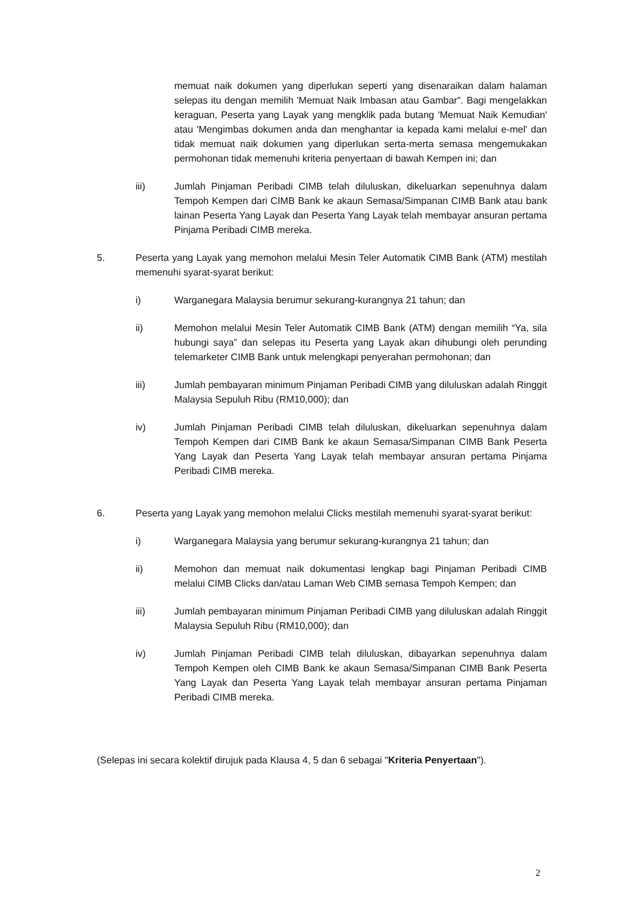memuat naik dokumen yang diperlukan seperti yang disenaraikan dalam halaman selepas itu dengan memilih 'Memuat Naik Imbasan atau Gambar". Bagi mengelakkan keraguan, Peserta yang Layak yang mengklik pada butang 'Memuat Naik Kemudian' atau 'Mengimbas dokumen anda dan menghantar ia kepada kami melalui e-mel' dan tidak memuat naik dokumen yang diperlukan serta-merta semasa mengemukakan permohonan tidak memenuhi kriteria penyertaan di bawah Kempen ini; dan
iii) Jumlah Pinjaman Peribadi CIMB telah diluluskan, dikeluarkan sepenuhnya dalam Tempoh Kempen dari CIMB Bank ke akaun Semasa/Simpanan CIMB Bank atau bank lainan Peserta Yang Layak dan Peserta Yang Layak telah membayar ansuran pertama Pinjama Peribadi CIMB mereka.
5. Peserta yang Layak yang memohon melalui Mesin Teler Automatik CIMB Bank (ATM) mestilah memenuhi syarat-syarat berikut:
i) Warganegara Malaysia berumur sekurang-kurangnya 21 tahun; dan
ii) Memohon melalui Mesin Teler Automatik CIMB Bank (ATM) dengan memilih “Ya, sila hubungi saya” dan selepas itu Peserta yang Layak akan dihubungi oleh perunding telemarketer CIMB Bank untuk melengkapi penyerahan permohonan; dan
iii) Jumlah pembayaran minimum Pinjaman Peribadi CIMB yang diluluskan adalah Ringgit Malaysia Sepuluh Ribu (RM10,000); dan
iv) Jumlah Pinjaman Peribadi CIMB telah diluluskan, dikeluarkan sepenuhnya dalam Tempoh Kempen dari CIMB Bank ke akaun Semasa/Simpanan CIMB Bank Peserta Yang Layak dan Peserta Yang Layak telah membayar ansuran pertama Pinjama Peribadi CIMB mereka.
6. Peserta yang Layak yang memohon melalui Clicks mestilah memenuhi syarat-syarat berikut:
i) Warganegara Malaysia yang berumur sekurang-kurangnya 21 tahun; dan
ii) Memohon dan memuat naik dokumentasi lengkap bagi Pinjaman Peribadi CIMB melalui CIMB Clicks dan/atau Laman Web CIMB semasa Tempoh Kempen; dan
iii) Jumlah pembayaran minimum Pinjaman Peribadi CIMB yang diluluskan adalah Ringgit Malaysia Sepuluh Ribu (RM10,000); dan
iv) Jumlah Pinjaman Peribadi CIMB telah diluluskan, dibayarkan sepenuhnya dalam Tempoh Kempen oleh CIMB Bank ke akaun Semasa/Simpanan CIMB Bank Peserta Yang Layak dan Peserta Yang Layak telah membayar ansuran pertama Pinjaman Peribadi CIMB mereka.
(Selepas ini secara kolektif dirujuk pada Klausa 4, 5 dan 6 sebagai "Kriteria Penyertaan").
2